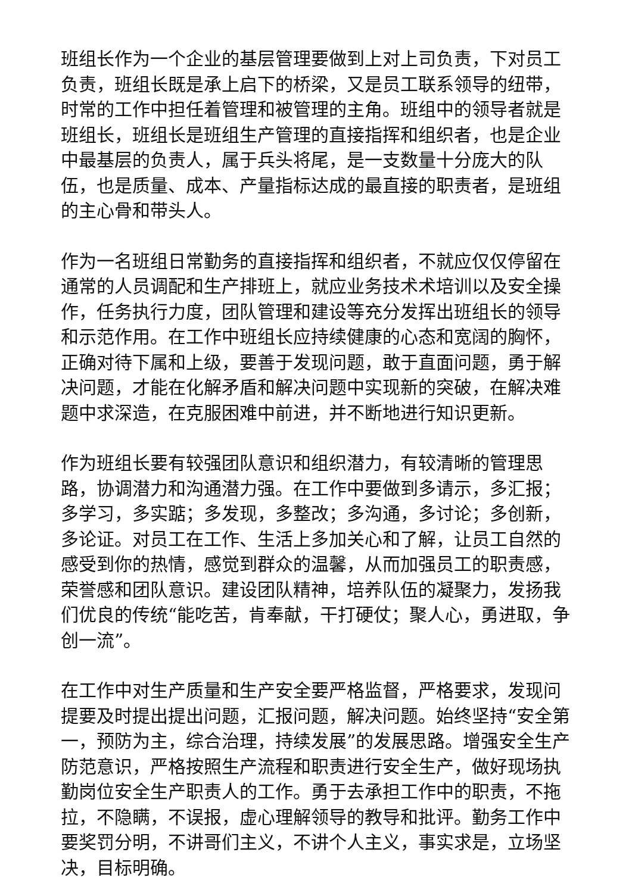班组长作为一个企业的基层管理要做到上对上司负责，下对员工负责，班组长既是承上启下的桥梁，又是员工联系领导的纽带，时常的工作中担任着管理和被管理的主角。班组中的领导者就是班组长，班组长是班组生产管理的直接指挥和组织者，也是企业中最基层的负责人，属于兵头将尾，是一支数量十分庞大的队伍，也是质量、成本、产量指标达成的最直接的职责者，是班组的主心骨和带头人。
作为一名班组日常勤务的直接指挥和组织者，不就应仅仅停留在通常的人员调配和生产排班上，就应业务技术术培训以及安全操作，任务执行力度，团队管理和建设等充分发挥出班组长的领导和示范作用。在工作中班组长应持续健康的心态和宽阔的胸怀，正确对待下属和上级，要善于发现问题，敢于直面问题，勇于解决问题，才能在化解矛盾和解决问题中实现新的突破，在解决难题中求深造，在克服困难中前进，并不断地进行知识更新。
作为班组长要有较强团队意识和组织潜力，有较清晰的管理思路，协调潜力和沟通潜力强。在工作中要做到多请示，多汇报；多学习，多实踮；多发现，多整改；多沟通，多讨论；多创新，多论证。对员工在工作、生活上多加关心和了解，让员工自然的感受到你的热情，感觉到群众的温馨，从而加强员工的职责感，荣誉感和团队意识。建设团队精神，培养队伍的凝聚力，发扬我们优良的传统“能吃苦，肯奉献，干打硬仗；聚人心，勇进取，争创一流”。
在工作中对生产质量和生产安全要严格监督，严格要求，发现问提要及时提出提出问题，汇报问题，解决问题。始终坚持“安全第一，预防为主，综合治理，持续发展”的发展思路。增强安全生产防范意识，严格按照生产流程和职责进行安全生产，做好现场执勤岗位安全生产职责人的工作。勇于去承担工作中的职责，不拖拉，不隐瞒，不误报，虚心理解领导的教导和批评。勤务工作中要奖罚分明，不讲哥们主义，不讲个人主义，事实求是，立场坚决，目标明确。